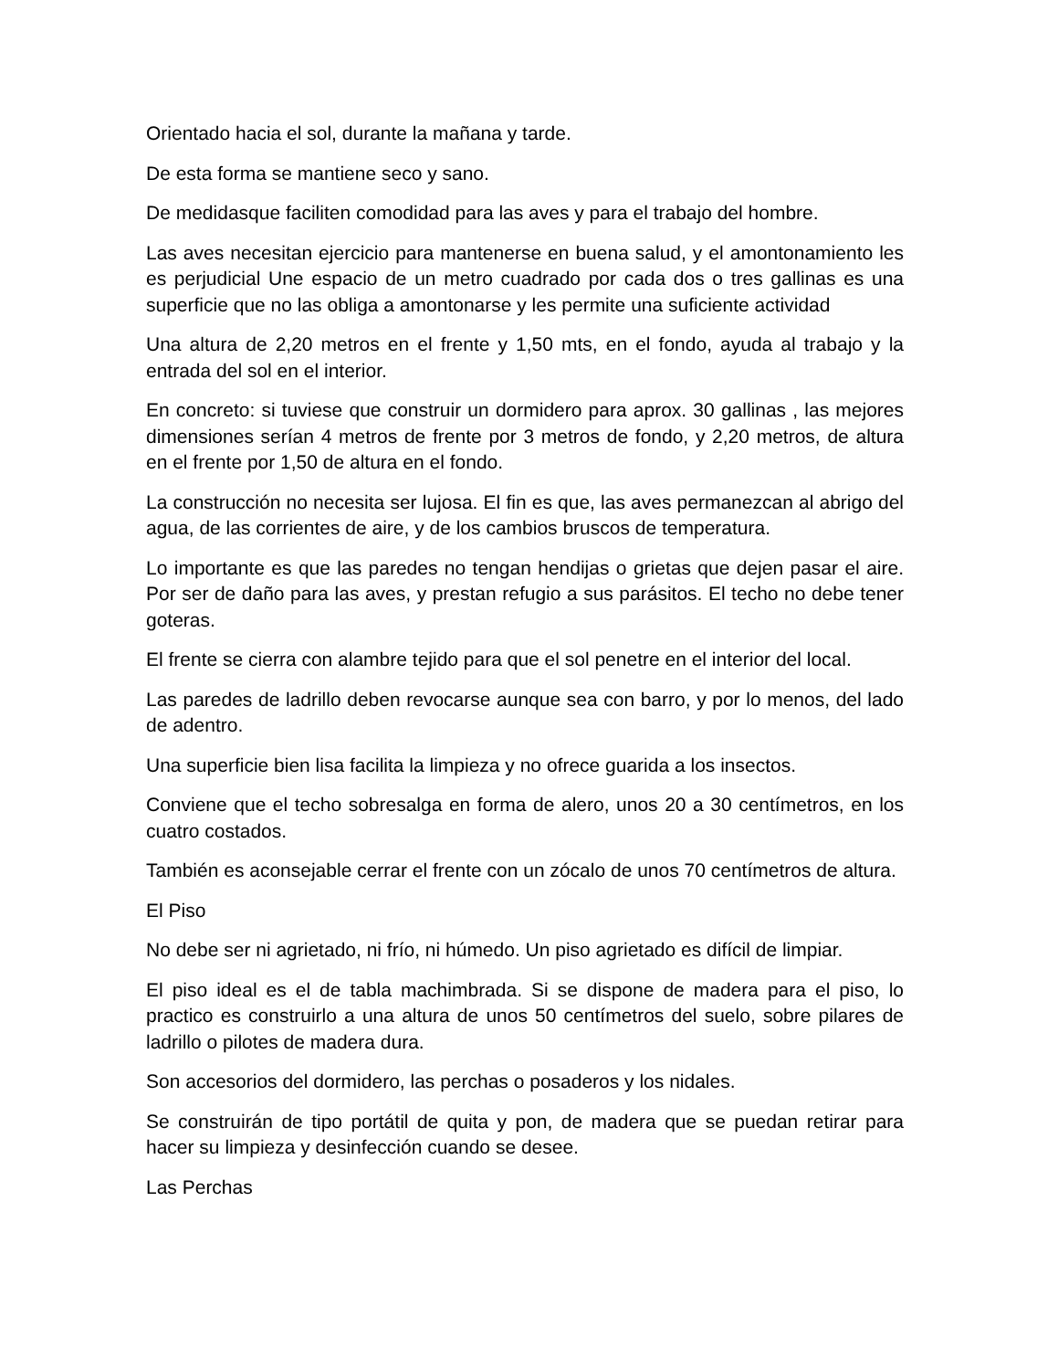Orientado hacia el sol, durante la mañana y tarde.
De esta forma se mantiene seco y sano.
De medidasque faciliten comodidad para las aves y para el trabajo del hombre.
Las aves necesitan ejercicio para mantenerse en buena salud, y el amontonamiento les es perjudicial Une espacio de un metro cuadrado por cada dos o tres gallinas es una superficie que no las obliga a amontonarse y les permite una suficiente actividad
Una altura de 2,20 metros en el frente y 1,50 mts, en el fondo, ayuda al trabajo y la entrada del sol en el interior.
En concreto: si tuviese que construir un dormidero para aprox. 30 gallinas , las mejores dimensiones serían 4 metros de frente por 3 metros de fondo, y 2,20 metros, de altura en el frente por 1,50 de altura en el fondo.
La construcción no necesita ser lujosa. El fin es que, las aves permanezcan al abrigo del agua, de las corrientes de aire, y de los cambios bruscos de temperatura.
Lo importante es que las paredes no tengan hendijas o grietas que dejen pasar el aire. Por ser de daño para las aves, y prestan refugio a sus parásitos. El techo no debe tener goteras.
El frente se cierra con alambre tejido para que el sol penetre en el interior del local.
Las paredes de ladrillo deben revocarse aunque sea con barro, y por lo menos, del lado de adentro.
Una superficie bien lisa facilita la limpieza y no ofrece guarida a los insectos.
Conviene que el techo sobresalga en forma de alero, unos 20 a 30 centímetros, en los cuatro costados.
También es aconsejable cerrar el frente con un zócalo de unos 70 centímetros de altura.
El Piso
No debe ser ni agrietado, ni frío, ni húmedo. Un piso agrietado es difícil de limpiar.
El piso ideal es el de tabla machimbrada. Si se dispone de madera para el piso, lo practico es construirlo a una altura de unos 50 centímetros del suelo, sobre pilares de ladrillo o pilotes de madera dura.
Son accesorios del dormidero, las perchas o posaderos y los nidales.
Se construirán de tipo portátil de quita y pon, de madera que se puedan retirar para hacer su limpieza y desinfección cuando se desee.
Las Perchas